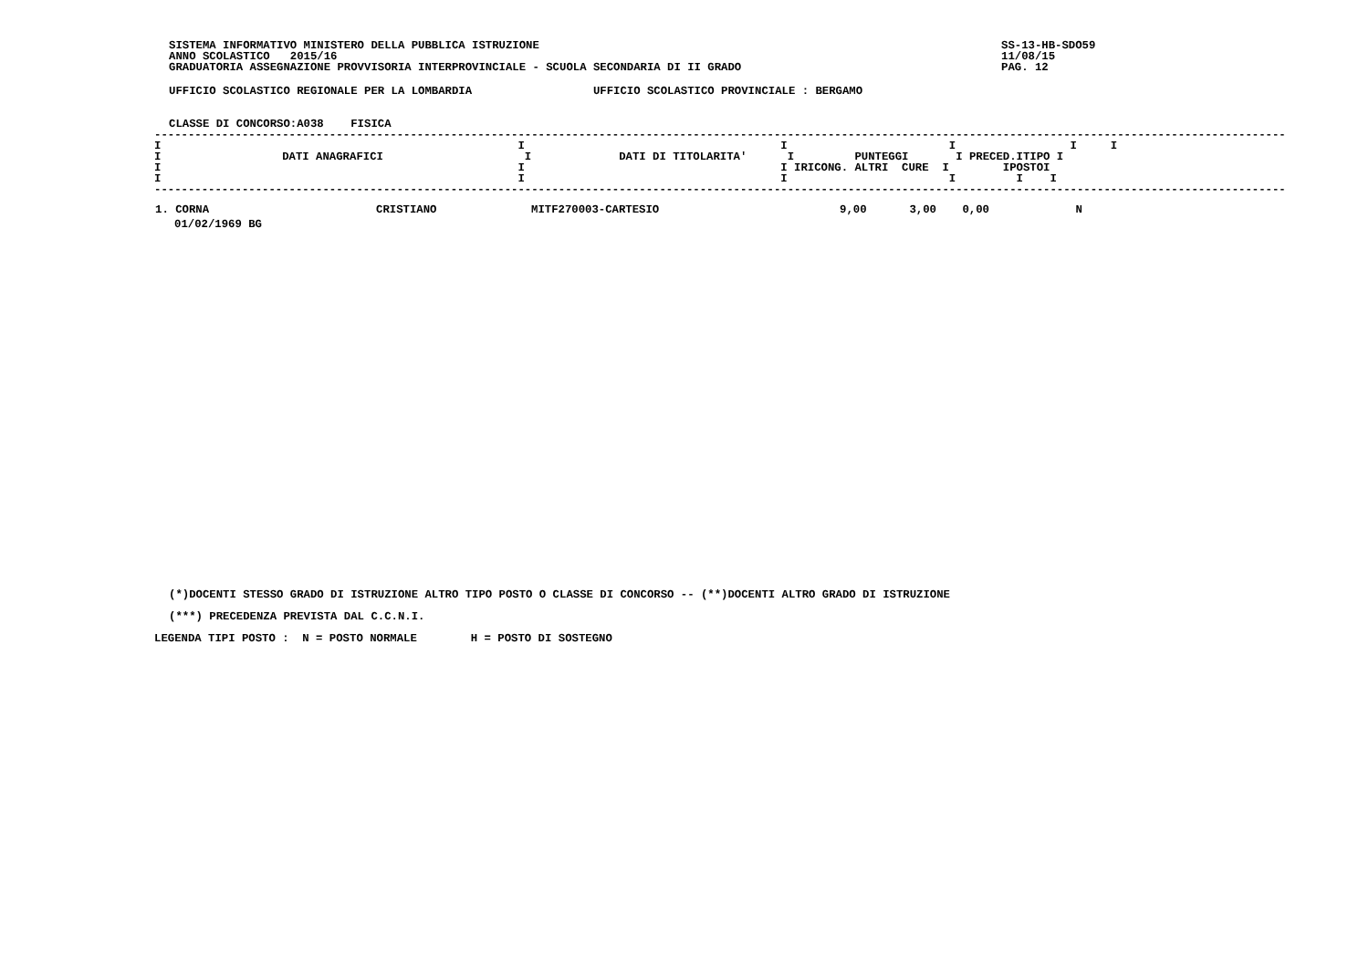SISTEMA INFORMATIVO MINISTERO DELLA PUBBLICA ISTRUZIONE
ANNO SCOLASTICO   2015/16
GRADUATORIA ASSEGNAZIONE PROVVISORIA INTERPROVINCIALE - SCUOLA SECONDARIA DI II GRADO
SS-13-HB-SDO59
11/08/15
PAG. 12
UFFICIO SCOLASTICO REGIONALE PER LA LOMBARDIA                  UFFICIO SCOLASTICO PROVINCIALE : BERGAMO
CLASSE DI CONCORSO:A038    FISICA
------------------------------------------------------------------------------------------------------------------------------------------------------------------------
I                                                     I                                      I                        I                 I     I
I                  DATI ANAGRAFICI                     I             DATI DI TITOLARITA'      I         PUNTEGGI       I PRECED.ITIPO I
I                                                     I                                      I IRICONG. ALTRI  CURE  I        IPOSTOI
I                                                     I                                      I                        I         I    I
------------------------------------------------------------------------------------------------------------------------------------------------------------------------
| 1. CORNA | CRISTIANO | MITF270003-CARTESIO | 9,00 | 3,00 | 0,00 | N |
| 01/02/1969 BG | | | | | | |
(*)DOCENTI STESSO GRADO DI ISTRUZIONE ALTRO TIPO POSTO O CLASSE DI CONCORSO -- (**)DOCENTI ALTRO GRADO DI ISTRUZIONE
(***) PRECEDENZA PREVISTA DAL C.C.N.I.
LEGENDA TIPI POSTO :  N = POSTO NORMALE        H = POSTO DI SOSTEGNO